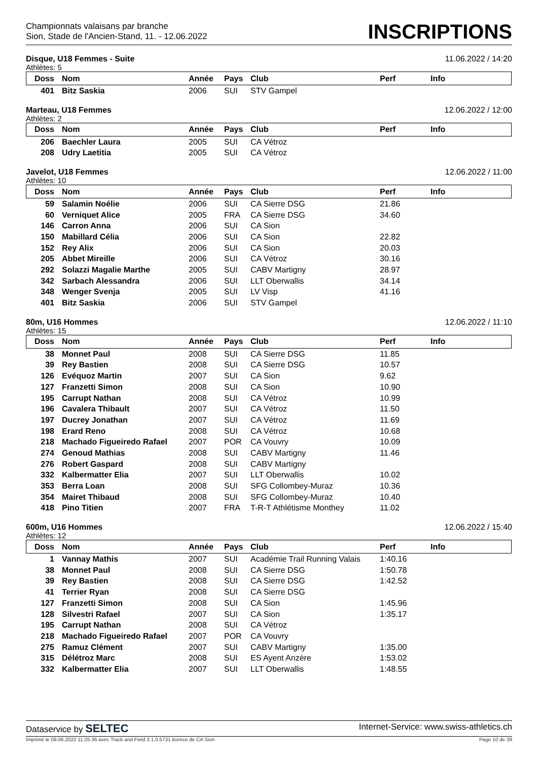Championnats valaisans par branche
Sion, Stade de l'Ancien-Stand, 11. - 12.06.2022
INSCRIPTIONS
Disque, U18 Femmes - Suite 11.06.2022 / 14:20
Athlètes: 5
| Doss | Nom | Année | Pays | Club | Perf | Info |
| --- | --- | --- | --- | --- | --- | --- |
| 401 | Bitz Saskia | 2006 | SUI | STV Gampel | | |
Marteau, U18 Femmes 12.06.2022 / 12:00
Athlètes: 2
| Doss | Nom | Année | Pays | Club | Perf | Info |
| --- | --- | --- | --- | --- | --- | --- |
| 206 | Baechler Laura | 2005 | SUI | CA Vétroz | | |
| 208 | Udry Laetitia | 2005 | SUI | CA Vétroz | | |
Javelot, U18 Femmes 12.06.2022 / 11:00
Athlètes: 10
| Doss | Nom | Année | Pays | Club | Perf | Info |
| --- | --- | --- | --- | --- | --- | --- |
| 59 | Salamin Noélie | 2006 | SUI | CA Sierre DSG | 21.86 | |
| 60 | Verniquet Alice | 2005 | FRA | CA Sierre DSG | 34.60 | |
| 146 | Carron Anna | 2006 | SUI | CA Sion | | |
| 150 | Mabillard Célia | 2006 | SUI | CA Sion | 22.82 | |
| 152 | Rey Alix | 2006 | SUI | CA Sion | 20.03 | |
| 205 | Abbet Mireille | 2006 | SUI | CA Vétroz | 30.16 | |
| 292 | Solazzi Magalie Marthe | 2005 | SUI | CABV Martigny | 28.97 | |
| 342 | Sarbach Alessandra | 2006 | SUI | LLT Oberwallis | 34.14 | |
| 348 | Wenger Svenja | 2005 | SUI | LV Visp | 41.16 | |
| 401 | Bitz Saskia | 2006 | SUI | STV Gampel | | |
80m, U16 Hommes 12.06.2022 / 11:10
Athlètes: 15
| Doss | Nom | Année | Pays | Club | Perf | Info |
| --- | --- | --- | --- | --- | --- | --- |
| 38 | Monnet Paul | 2008 | SUI | CA Sierre DSG | 11.85 | |
| 39 | Rey Bastien | 2008 | SUI | CA Sierre DSG | 10.57 | |
| 126 | Evéquoz Martin | 2007 | SUI | CA Sion | 9.62 | |
| 127 | Franzetti Simon | 2008 | SUI | CA Sion | 10.90 | |
| 195 | Carrupt Nathan | 2008 | SUI | CA Vétroz | 10.99 | |
| 196 | Cavalera Thibault | 2007 | SUI | CA Vétroz | 11.50 | |
| 197 | Ducrey Jonathan | 2007 | SUI | CA Vétroz | 11.69 | |
| 198 | Erard Reno | 2008 | SUI | CA Vétroz | 10.68 | |
| 218 | Machado Figueiredo Rafael | 2007 | POR | CA Vouvry | 10.09 | |
| 274 | Genoud Mathias | 2008 | SUI | CABV Martigny | 11.46 | |
| 276 | Robert Gaspard | 2008 | SUI | CABV Martigny | | |
| 332 | Kalbermatter Elia | 2007 | SUI | LLT Oberwallis | 10.02 | |
| 353 | Berra Loan | 2008 | SUI | SFG Collombey-Muraz | 10.36 | |
| 354 | Mairet Thibaud | 2008 | SUI | SFG Collombey-Muraz | 10.40 | |
| 418 | Pino Titien | 2007 | FRA | T-R-T Athlétisme Monthey | 11.02 | |
600m, U16 Hommes 12.06.2022 / 15:40
Athlètes: 12
| Doss | Nom | Année | Pays | Club | Perf | Info |
| --- | --- | --- | --- | --- | --- | --- |
| 1 | Vannay Mathis | 2007 | SUI | Académie Trail Running Valais | 1:40.16 | |
| 38 | Monnet Paul | 2008 | SUI | CA Sierre DSG | 1:50.78 | |
| 39 | Rey Bastien | 2008 | SUI | CA Sierre DSG | 1:42.52 | |
| 41 | Terrier Ryan | 2008 | SUI | CA Sierre DSG | | |
| 127 | Franzetti Simon | 2008 | SUI | CA Sion | 1:45.96 | |
| 128 | Silvestri Rafael | 2007 | SUI | CA Sion | 1:35.17 | |
| 195 | Carrupt Nathan | 2008 | SUI | CA Vétroz | | |
| 218 | Machado Figueiredo Rafael | 2007 | POR | CA Vouvry | | |
| 275 | Ramuz Clément | 2007 | SUI | CABV Martigny | 1:35.00 | |
| 315 | Délétroz Marc | 2008 | SUI | ES Ayent Anzère | 1:53.02 | |
| 332 | Kalbermatter Elia | 2007 | SUI | LLT Oberwallis | 1:48.55 | |
Dataservice by SELTEC Internet-Service: www.swiss-athletics.ch
Imprimé le 09.06.2022 11:25:36 avec Track and Field 3.1.0.5731 licence de CA Sion Page 10 de 39